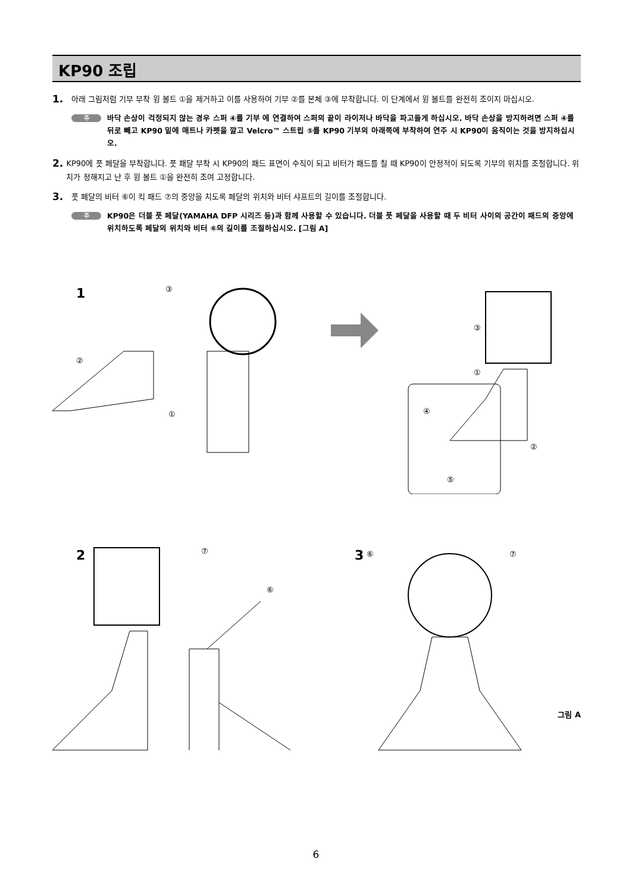KP90 조립
1.
아래 그림처럼 기부 부착 윙 볼트 ①을 제거하고 이를 사용하여 기부 ②를 본체 ③에 부착합니다. 이 단계에서 윙 볼트를 완전히 조이지 마십시오.
주
바닥 손상이 걱정되지 않는 경우 스퍼 ④를 기부 에 연결하여 스퍼의 끝이 라이저나 바닥을 파고들게 하십시오. 바닥 손상을 방지하려면 스퍼 ④를 뒤로 빼고 KP90 밑에 매트나 카펫을 깔고 Velcro™ 스트립 ⑤를 KP90 기부의 아래쪽에 부착하여 연주 시 KP90이 움직이는 것을 방지하십시오.
2.
KP90에 풋 페달을 부착합니다. 풋 패달 부착 시 KP90의 패드 표면이 수직이 되고 비터가 패드를 칠 때 KP90이 안정적이 되도록 기부의 위치를 조절합니다. 위치가 정해지고 난 후 윙 볼트 ①을 완전히 조여 고정합니다.
3.
풋 페달의 비터 ⑥이 킥 패드 ⑦의 중앙을 치도록 페달의 위치와 비터 샤프트의 길이를 조절합니다.
주
KP90은 더블 풋 페달(YAMAHA DFP 시리즈 등)과 함께 사용할 수 있습니다. 더블 풋 페달을 사용할 때 두 비터 사이의 공간이 패드의 중앙에 위치하도록 페달의 위치와 비터 ⑥의 길이를 조절하십시오. [그림 A]
1
③
②
①
③
①
②
④
⑤
2
⑦
⑥
3
⑥
⑦
그림 A
6